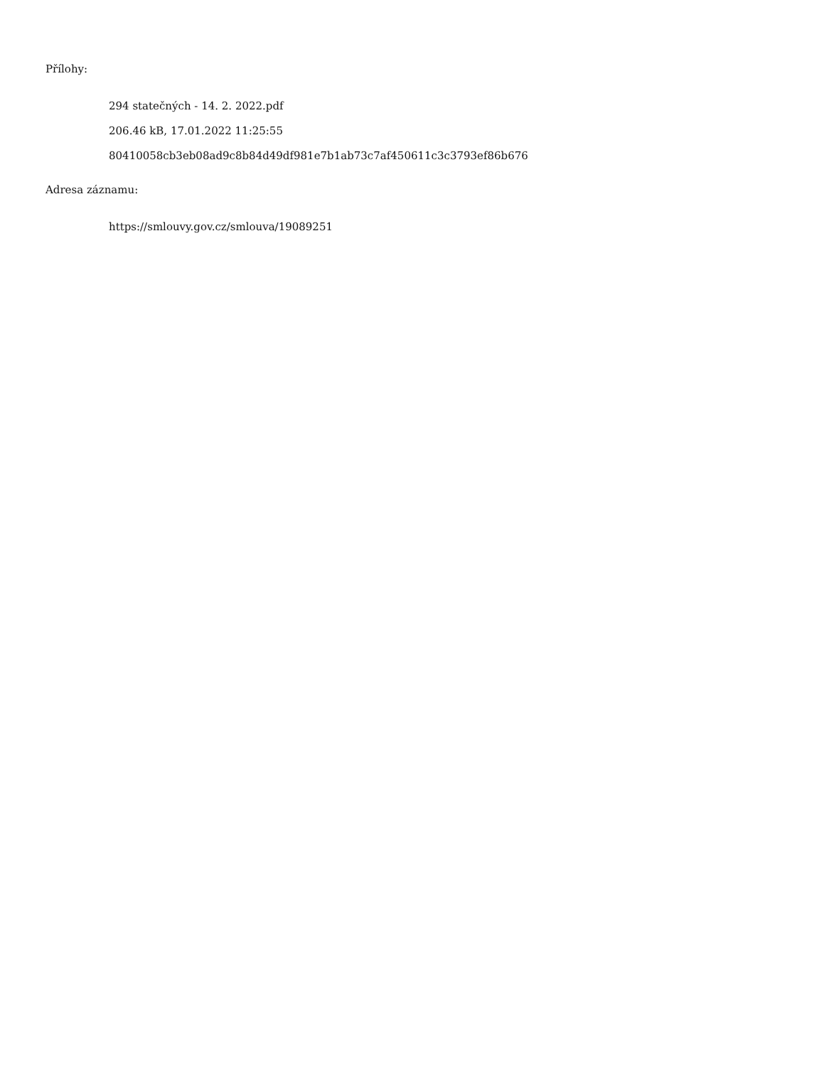Přílohy:
294 statečných - 14. 2. 2022.pdf
206.46 kB, 17.01.2022 11:25:55
80410058cb3eb08ad9c8b84d49df981e7b1ab73c7af450611c3c3793ef86b676
Adresa záznamu:
https://smlouvy.gov.cz/smlouva/19089251